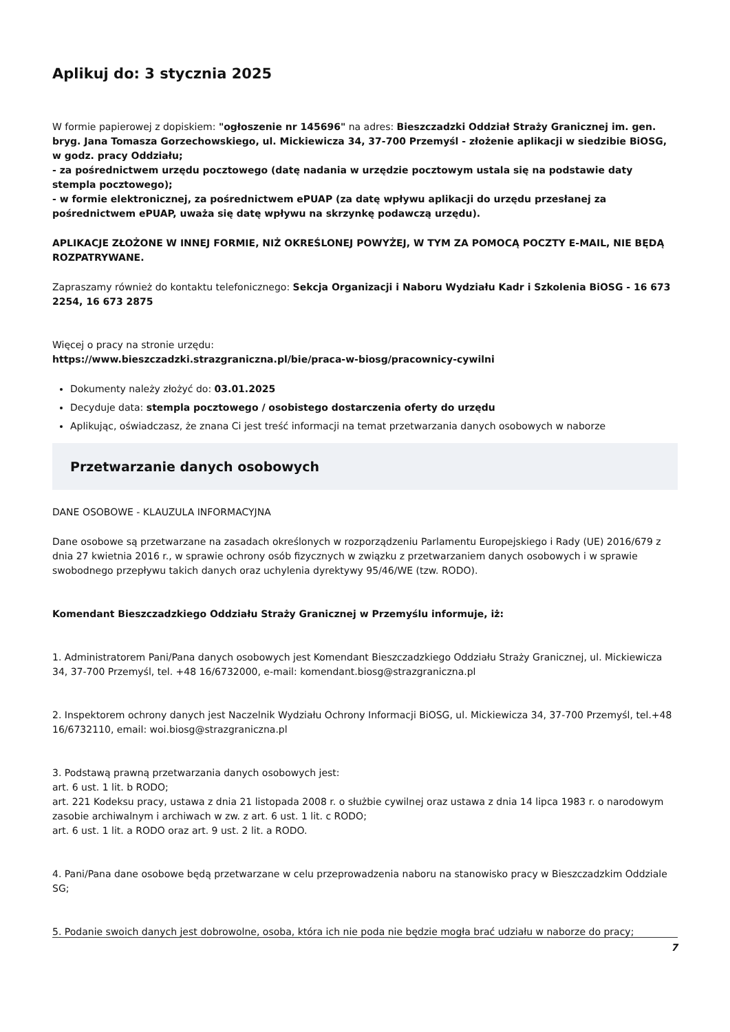Aplikuj do: 3 stycznia 2025
W formie papierowej z dopiskiem: "ogłoszenie nr 145696" na adres: Bieszczadzki Oddział Straży Granicznej im. gen. bryg. Jana Tomasza Gorzechowskiego, ul. Mickiewicza 34, 37-700 Przemyśl - złożenie aplikacji w siedzibie BiOSG, w godz. pracy Oddziału;
- za pośrednictwem urzędu pocztowego (datę nadania w urzędzie pocztowym ustala się na podstawie daty stempla pocztowego);
- w formie elektronicznej, za pośrednictwem ePUAP (za datę wpływu aplikacji do urzędu przesłanej za pośrednictwem ePUAP, uważa się datę wpływu na skrzynkę podawczą urzędu).
APLIKACJE ZŁOŻONE W INNEJ FORMIE, NIŻ OKREŚLONEJ POWYŻEJ, W TYM ZA POMOCĄ POCZTY E-MAIL, NIE BĘDĄ ROZPATRYWANE.
Zapraszamy również do kontaktu telefonicznego: Sekcja Organizacji i Naboru Wydziału Kadr i Szkolenia BiOSG - 16 673 2254, 16 673 2875
Więcej o pracy na stronie urzędu:
https://www.bieszczadzki.strazgraniczna.pl/bie/praca-w-biosg/pracownicy-cywilni
Dokumenty należy złożyć do: 03.01.2025
Decyduje data: stempla pocztowego / osobistego dostarczenia oferty do urzędu
Aplikując, oświadczasz, że znana Ci jest treść informacji na temat przetwarzania danych osobowych w naborze
Przetwarzanie danych osobowych
DANE OSOBOWE - KLAUZULA INFORMACYJNA
Dane osobowe są przetwarzane na zasadach określonych w rozporządzeniu Parlamentu Europejskiego i Rady (UE) 2016/679 z dnia 27 kwietnia 2016 r., w sprawie ochrony osób fizycznych w związku z przetwarzaniem danych osobowych i w sprawie swobodnego przepływu takich danych oraz uchylenia dyrektywy 95/46/WE (tzw. RODO).
Komendant Bieszczadzkiego Oddziału Straży Granicznej w Przemyślu informuje, iż:
1. Administratorem Pani/Pana danych osobowych jest Komendant Bieszczadzkiego Oddziału Straży Granicznej, ul. Mickiewicza 34, 37-700 Przemyśl, tel. +48 16/6732000, e-mail: komendant.biosg@strazgraniczna.pl
2. Inspektorem ochrony danych jest Naczelnik Wydziału Ochrony Informacji BiOSG, ul. Mickiewicza 34, 37-700 Przemyśl, tel.+48 16/6732110, email: woi.biosg@strazgraniczna.pl
3. Podstawą prawną przetwarzania danych osobowych jest:
art. 6 ust. 1 lit. b RODO;
art. 221 Kodeksu pracy, ustawa z dnia 21 listopada 2008 r. o służbie cywilnej oraz ustawa z dnia 14 lipca 1983 r. o narodowym zasobie archiwalnym i archiwach w zw. z art. 6 ust. 1 lit. c RODO;
art. 6 ust. 1 lit. a RODO oraz art. 9 ust. 2 lit. a RODO.
4. Pani/Pana dane osobowe będą przetwarzane w celu przeprowadzenia naboru na stanowisko pracy w Bieszczadzkim Oddziale SG;
5. Podanie swoich danych jest dobrowolne, osoba, która ich nie poda nie będzie mogła brać udziału w naborze do pracy;
7